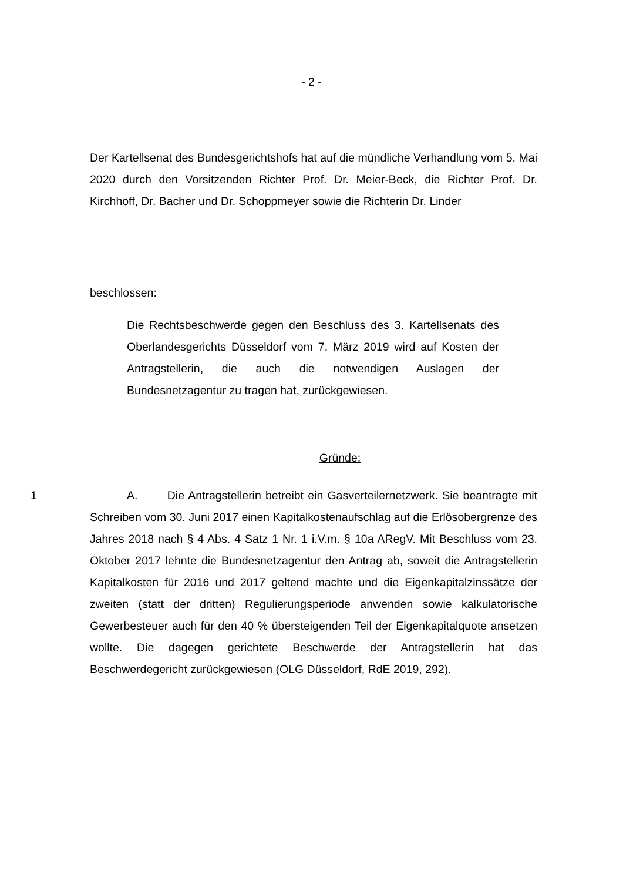- 2 -
Der Kartellsenat des Bundesgerichtshofs hat auf die mündliche Verhandlung vom 5. Mai 2020 durch den Vorsitzenden Richter Prof. Dr. Meier-Beck, die Richter Prof. Dr. Kirchhoff, Dr. Bacher und Dr. Schoppmeyer sowie die Richterin Dr. Linder
beschlossen:
Die Rechtsbeschwerde gegen den Beschluss des 3. Kartellsenats des Oberlandesgerichts Düsseldorf vom 7. März 2019 wird auf Kosten der Antragstellerin, die auch die notwendigen Auslagen der Bundesnetzagentur zu tragen hat, zurückgewiesen.
Gründe:
1 A. Die Antragstellerin betreibt ein Gasverteilernetzwerk. Sie beantragte mit Schreiben vom 30. Juni 2017 einen Kapitalkostenaufschlag auf die Erlösobergrenze des Jahres 2018 nach § 4 Abs. 4 Satz 1 Nr. 1 i.V.m. § 10a ARegV. Mit Beschluss vom 23. Oktober 2017 lehnte die Bundesnetzagentur den Antrag ab, soweit die Antragstellerin Kapitalkosten für 2016 und 2017 geltend machte und die Eigenkapitalzinssätze der zweiten (statt der dritten) Regulierungsperiode anwenden sowie kalkulatorische Gewerbesteuer auch für den 40 % übersteigenden Teil der Eigenkapitalquote ansetzen wollte. Die dagegen gerichtete Beschwerde der Antragstellerin hat das Beschwerdegericht zurückgewiesen (OLG Düsseldorf, RdE 2019, 292).